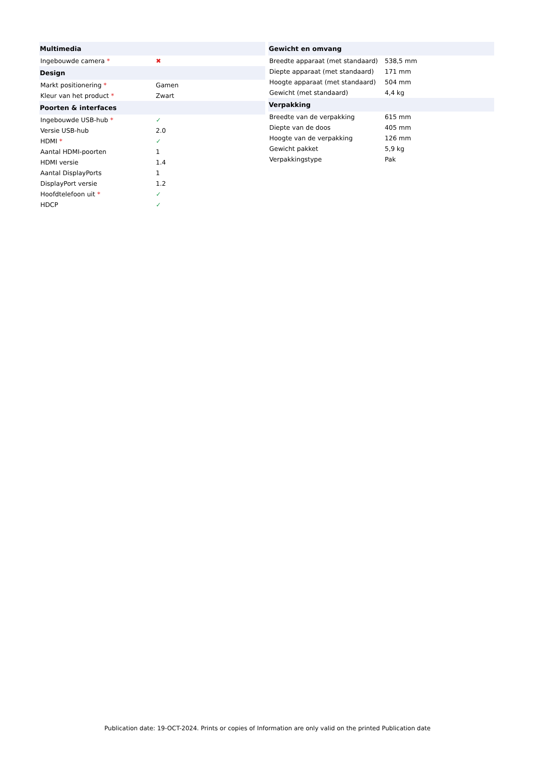| Multimedia | |
| --- | --- |
| Ingebouwde camera * | ✖ |
| Design | |
| Markt positionering * | Gamen |
| Kleur van het product * | Zwart |
| Poorten & interfaces | |
| Ingebouwde USB-hub * | ✓ |
| Versie USB-hub | 2.0 |
| HDMI * | ✓ |
| Aantal HDMI-poorten | 1 |
| HDMI versie | 1.4 |
| Aantal DisplayPorts | 1 |
| DisplayPort versie | 1.2 |
| Hoofdtelefoon uit * | ✓ |
| HDCP | ✓ |
| Gewicht en omvang | |
| --- | --- |
| Breedte apparaat (met standaard) | 538,5 mm |
| Diepte apparaat (met standaard) | 171 mm |
| Hoogte apparaat (met standaard) | 504 mm |
| Gewicht (met standaard) | 4,4 kg |
| Verpakking | |
| Breedte van de verpakking | 615 mm |
| Diepte van de doos | 405 mm |
| Hoogte van de verpakking | 126 mm |
| Gewicht pakket | 5,9 kg |
| Verpakkingstype | Pak |
Publication date: 19-OCT-2024. Prints or copies of Information are only valid on the printed Publication date